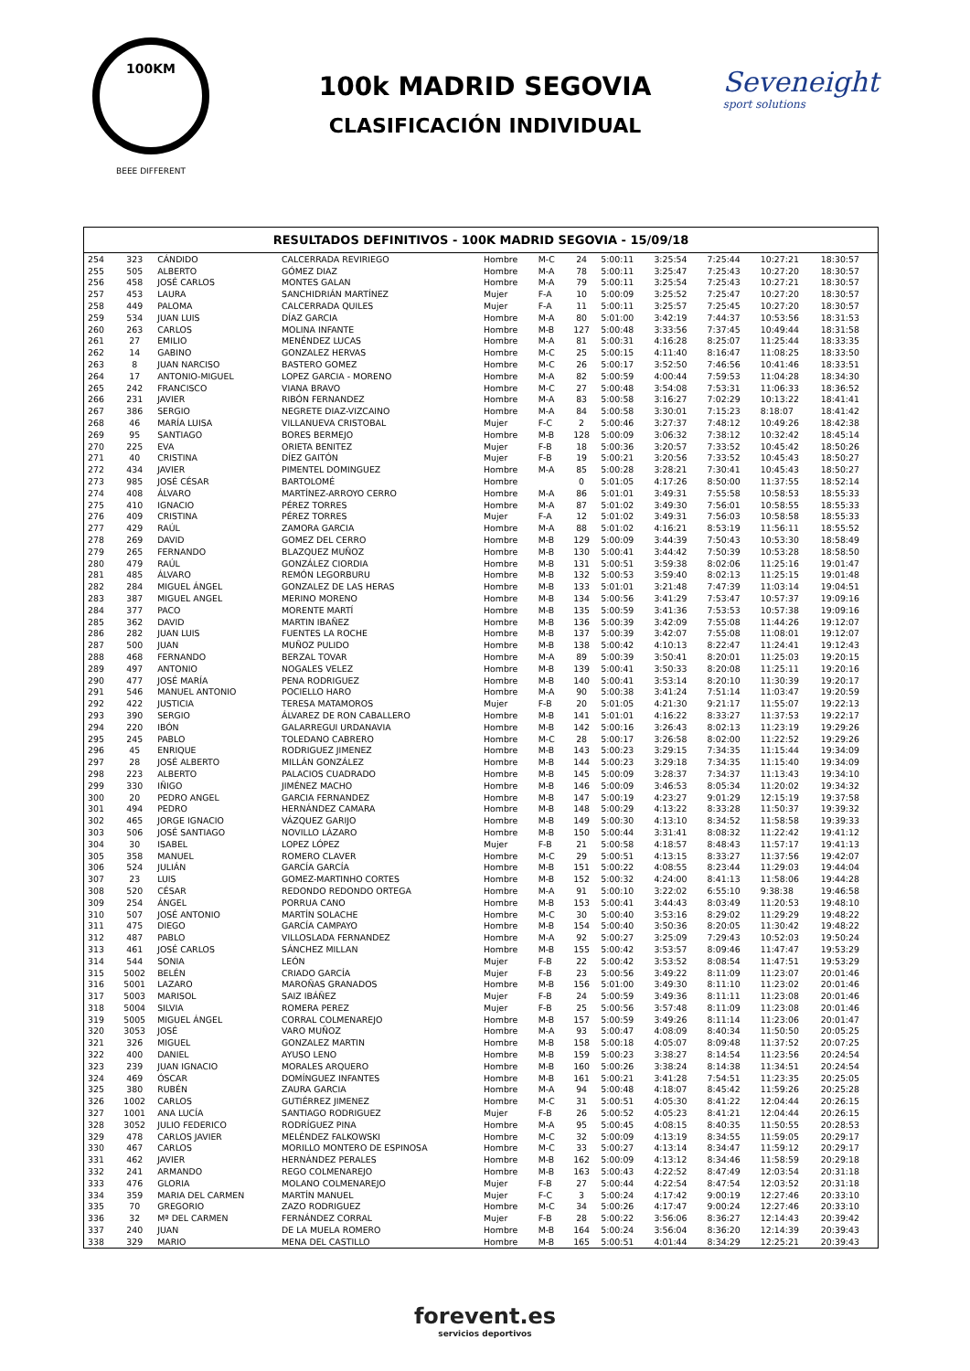BEEE DIFFERENT
100KM
100k MADRID SEGOVIA
CLASIFICACIÓN INDIVIDUAL
Seveneight
sport solutions
RESULTADOS DEFINITIVOS - 100K MADRID SEGOVIA - 15/09/18
| 254 | 323 | CÁNDIDO | CALCERRADA REVIRIEGO | Hombre | M-C | 24 | 5:00:11 | 3:25:54 | 7:25:44 | 10:27:21 | 18:30:57 |
| 255 | 505 | ALBERTO | GÓMEZ DIAZ | Hombre | M-A | 78 | 5:00:11 | 3:25:47 | 7:25:43 | 10:27:20 | 18:30:57 |
| 256 | 458 | JOSÉ CARLOS | MONTES GALAN | Hombre | M-A | 79 | 5:00:11 | 3:25:54 | 7:25:43 | 10:27:21 | 18:30:57 |
| 257 | 453 | LAURA | SANCHIDRIÁN MARTÍNEZ | Mujer | F-A | 10 | 5:00:09 | 3:25:52 | 7:25:47 | 10:27:20 | 18:30:57 |
| 258 | 449 | PALOMA | CALCERRADA QUILES | Mujer | F-A | 11 | 5:00:11 | 3:25:57 | 7:25:45 | 10:27:20 | 18:30:57 |
| 259 | 534 | JUAN LUIS | DÍAZ GARCIA | Hombre | M-A | 80 | 5:01:00 | 3:42:19 | 7:44:37 | 10:53:56 | 18:31:53 |
| 260 | 263 | CARLOS | MOLINA INFANTE | Hombre | M-B | 127 | 5:00:48 | 3:33:56 | 7:37:45 | 10:49:44 | 18:31:58 |
| 261 | 27 | EMILIO | MENÉNDEZ LUCAS | Hombre | M-A | 81 | 5:00:31 | 4:16:28 | 8:25:07 | 11:25:44 | 18:33:35 |
| 262 | 14 | GABINO | GONZALEZ HERVAS | Hombre | M-C | 25 | 5:00:15 | 4:11:40 | 8:16:47 | 11:08:25 | 18:33:50 |
| 263 | 8 | JUAN NARCISO | BASTERO GOMEZ | Hombre | M-C | 26 | 5:00:17 | 3:52:50 | 7:46:56 | 10:41:46 | 18:33:51 |
| 264 | 17 | ANTONIO-MIGUEL | LOPEZ GARCIA - MORENO | Hombre | M-A | 82 | 5:00:59 | 4:00:44 | 7:59:53 | 11:04:28 | 18:34:30 |
| 265 | 242 | FRANCISCO | VIANA BRAVO | Hombre | M-C | 27 | 5:00:48 | 3:54:08 | 7:53:31 | 11:06:33 | 18:36:52 |
| 266 | 231 | JAVIER | RIBÓN FERNANDEZ | Hombre | M-A | 83 | 5:00:58 | 3:16:27 | 7:02:29 | 10:13:22 | 18:41:41 |
| 267 | 386 | SERGIO | NEGRETE DIAZ-VIZCAINO | Hombre | M-A | 84 | 5:00:58 | 3:30:01 | 7:15:23 | 8:18:07 | 18:41:42 |
| 268 | 46 | MARÍA LUISA | VILLANUEVA CRISTOBAL | Mujer | F-C | 2 | 5:00:46 | 3:27:37 | 7:48:12 | 10:49:26 | 18:42:38 |
| 269 | 95 | SANTIAGO | BORES BERMEJO | Hombre | M-B | 128 | 5:00:09 | 3:06:32 | 7:38:12 | 10:32:42 | 18:45:14 |
| 270 | 225 | EVA | ORIETA BENITEZ | Mujer | F-B | 18 | 5:00:36 | 3:20:57 | 7:33:52 | 10:45:42 | 18:50:26 |
| 271 | 40 | CRISTINA | DÍEZ GAITÓN | Mujer | F-B | 19 | 5:00:21 | 3:20:56 | 7:33:52 | 10:45:43 | 18:50:27 |
| 272 | 434 | JAVIER | PIMENTEL DOMINGUEZ | Hombre | M-A | 85 | 5:00:28 | 3:28:21 | 7:30:41 | 10:45:43 | 18:50:27 |
| 273 | 985 | JOSÉ CÉSAR | BARTOLOMÉ | Hombre | | 0 | 5:01:05 | 4:17:26 | 8:50:00 | 11:37:55 | 18:52:14 |
| 274 | 408 | ÁLVARO | MARTÍNEZ-ARROYO CERRO | Hombre | M-A | 86 | 5:01:01 | 3:49:31 | 7:55:58 | 10:58:53 | 18:55:33 |
| 275 | 410 | IGNACIO | PÉREZ TORRES | Hombre | M-A | 87 | 5:01:02 | 3:49:30 | 7:56:01 | 10:58:55 | 18:55:33 |
| 276 | 409 | CRISTINA | PÉREZ TORRES | Mujer | F-A | 12 | 5:01:02 | 3:49:31 | 7:56:03 | 10:58:58 | 18:55:33 |
| 277 | 429 | RAÚL | ZAMORA GARCIA | Hombre | M-A | 88 | 5:01:02 | 4:16:21 | 8:53:19 | 11:56:11 | 18:55:52 |
| 278 | 269 | DAVID | GOMEZ DEL CERRO | Hombre | M-B | 129 | 5:00:09 | 3:44:39 | 7:50:43 | 10:53:30 | 18:58:49 |
| 279 | 265 | FERNANDO | BLAZQUEZ MUÑOZ | Hombre | M-B | 130 | 5:00:41 | 3:44:42 | 7:50:39 | 10:53:28 | 18:58:50 |
| 280 | 479 | RAÚL | GONZÁLEZ CIORDIA | Hombre | M-B | 131 | 5:00:51 | 3:59:38 | 8:02:06 | 11:25:16 | 19:01:47 |
| 281 | 485 | ÁLVARO | REMÓN LEGORBURU | Hombre | M-B | 132 | 5:00:53 | 3:59:40 | 8:02:13 | 11:25:15 | 19:01:48 |
| 282 | 284 | MIGUEL ÁNGEL | GONZALEZ DE LAS HERAS | Hombre | M-B | 133 | 5:01:01 | 3:21:48 | 7:47:39 | 11:03:14 | 19:04:51 |
| 283 | 387 | MIGUEL ANGEL | MERINO MORENO | Hombre | M-B | 134 | 5:00:56 | 3:41:29 | 7:53:47 | 10:57:37 | 19:09:16 |
| 284 | 377 | PACO | MORENTE MARTÍ | Hombre | M-B | 135 | 5:00:59 | 3:41:36 | 7:53:53 | 10:57:38 | 19:09:16 |
| 285 | 362 | DAVID | MARTIN IBAÑEZ | Hombre | M-B | 136 | 5:00:39 | 3:42:09 | 7:55:08 | 11:44:26 | 19:12:07 |
| 286 | 282 | JUAN LUIS | FUENTES LA ROCHE | Hombre | M-B | 137 | 5:00:39 | 3:42:07 | 7:55:08 | 11:08:01 | 19:12:07 |
| 287 | 500 | JUAN | MUÑOZ PULIDO | Hombre | M-B | 138 | 5:00:42 | 4:10:13 | 8:22:47 | 11:24:41 | 19:12:43 |
| 288 | 468 | FERNANDO | BERZAL TOVAR | Hombre | M-A | 89 | 5:00:39 | 3:50:41 | 8:20:01 | 11:25:03 | 19:20:15 |
| 289 | 497 | ANTONIO | NOGALES VELEZ | Hombre | M-B | 139 | 5:00:41 | 3:50:33 | 8:20:08 | 11:25:11 | 19:20:16 |
| 290 | 477 | JOSÉ MARÍA | PENA RODRIGUEZ | Hombre | M-B | 140 | 5:00:41 | 3:53:14 | 8:20:10 | 11:30:39 | 19:20:17 |
| 291 | 546 | MANUEL ANTONIO | POCIELLO HARO | Hombre | M-A | 90 | 5:00:38 | 3:41:24 | 7:51:14 | 11:03:47 | 19:20:59 |
| 292 | 422 | JUSTICIA | TERESA MATAMOROS | Mujer | F-B | 20 | 5:01:05 | 4:21:30 | 9:21:17 | 11:55:07 | 19:22:13 |
| 293 | 390 | SERGIO | ÁLVAREZ DE RON CABALLERO | Hombre | M-B | 141 | 5:01:01 | 4:16:22 | 8:33:27 | 11:37:53 | 19:22:17 |
| 294 | 220 | IBÓN | GALARREGUI URDANAVIA | Hombre | M-B | 142 | 5:00:16 | 3:26:43 | 8:02:13 | 11:23:19 | 19:29:26 |
| 295 | 245 | PABLO | TOLEDANO CABRERO | Hombre | M-C | 28 | 5:00:17 | 3:26:58 | 8:02:00 | 11:22:52 | 19:29:26 |
| 296 | 45 | ENRIQUE | RODRIGUEZ JIMENEZ | Hombre | M-B | 143 | 5:00:23 | 3:29:15 | 7:34:35 | 11:15:44 | 19:34:09 |
| 297 | 28 | JOSÉ ALBERTO | MILLÁN GONZÁLEZ | Hombre | M-B | 144 | 5:00:23 | 3:29:18 | 7:34:35 | 11:15:40 | 19:34:09 |
| 298 | 223 | ALBERTO | PALACIOS CUADRADO | Hombre | M-B | 145 | 5:00:09 | 3:28:37 | 7:34:37 | 11:13:43 | 19:34:10 |
| 299 | 330 | IÑIGO | JIMÉNEZ MACHO | Hombre | M-B | 146 | 5:00:09 | 3:46:53 | 8:05:34 | 11:20:02 | 19:34:32 |
| 300 | 20 | PEDRO ANGEL | GARCIA FERNANDEZ | Hombre | M-B | 147 | 5:00:19 | 4:23:27 | 9:01:29 | 12:15:19 | 19:37:58 |
| 301 | 494 | PEDRO | HERNÁNDEZ CAMARA | Hombre | M-B | 148 | 5:00:29 | 4:13:22 | 8:33:28 | 11:50:37 | 19:39:32 |
| 302 | 465 | JORGE IGNACIO | VÁZQUEZ GARIJO | Hombre | M-B | 149 | 5:00:30 | 4:13:10 | 8:34:52 | 11:58:58 | 19:39:33 |
| 303 | 506 | JOSÉ SANTIAGO | NOVILLO LÁZARO | Hombre | M-B | 150 | 5:00:44 | 3:31:41 | 8:08:32 | 11:22:42 | 19:41:12 |
| 304 | 30 | ISABEL | LOPEZ LÓPEZ | Mujer | F-B | 21 | 5:00:58 | 4:18:57 | 8:48:43 | 11:57:17 | 19:41:13 |
| 305 | 358 | MANUEL | ROMERO CLAVER | Hombre | M-C | 29 | 5:00:51 | 4:13:15 | 8:33:27 | 11:37:56 | 19:42:07 |
| 306 | 524 | JULIÁN | GARCÍA GARCÍA | Hombre | M-B | 151 | 5:00:22 | 4:08:55 | 8:23:44 | 11:29:03 | 19:44:04 |
| 307 | 23 | LUIS | GOMEZ-MARTINHO CORTES | Hombre | M-B | 152 | 5:00:32 | 4:24:00 | 8:41:13 | 11:58:06 | 19:44:28 |
| 308 | 520 | CÉSAR | REDONDO REDONDO ORTEGA | Hombre | M-A | 91 | 5:00:10 | 3:22:02 | 6:55:10 | 9:38:38 | 19:46:58 |
| 309 | 254 | ÁNGEL | PORRUA CANO | Hombre | M-B | 153 | 5:00:41 | 3:44:43 | 8:03:49 | 11:20:53 | 19:48:10 |
| 310 | 507 | JOSÉ ANTONIO | MARTÍN SOLACHE | Hombre | M-C | 30 | 5:00:40 | 3:53:16 | 8:29:02 | 11:29:29 | 19:48:22 |
| 311 | 475 | DIEGO | GARCÍA CAMPAYO | Hombre | M-B | 154 | 5:00:40 | 3:50:36 | 8:20:05 | 11:30:42 | 19:48:22 |
| 312 | 487 | PABLO | VILLOSLADA FERNANDEZ | Hombre | M-A | 92 | 5:00:27 | 3:25:09 | 7:29:43 | 10:52:03 | 19:50:24 |
| 313 | 461 | JOSÉ CARLOS | SÁNCHEZ MILLAN | Hombre | M-B | 155 | 5:00:42 | 3:53:57 | 8:09:46 | 11:47:47 | 19:53:29 |
| 314 | 544 | SONIA | LEÓN | Mujer | F-B | 22 | 5:00:42 | 3:53:52 | 8:08:54 | 11:47:51 | 19:53:29 |
| 315 | 5002 | BELÉN | CRIADO GARCÍA | Mujer | F-B | 23 | 5:00:56 | 3:49:22 | 8:11:09 | 11:23:07 | 20:01:46 |
| 316 | 5001 | LAZARO | MAROÑAS GRANADOS | Hombre | M-B | 156 | 5:01:00 | 3:49:30 | 8:11:10 | 11:23:02 | 20:01:46 |
| 317 | 5003 | MARISOL | SAIZ IBÁÑEZ | Mujer | F-B | 24 | 5:00:59 | 3:49:36 | 8:11:11 | 11:23:08 | 20:01:46 |
| 318 | 5004 | SILVIA | ROMERA PEREZ | Mujer | F-B | 25 | 5:00:56 | 3:57:48 | 8:11:09 | 11:23:08 | 20:01:46 |
| 319 | 5005 | MIGUEL ÁNGEL | CORRAL COLMENAREJO | Hombre | M-B | 157 | 5:00:59 | 3:49:26 | 8:11:14 | 11:23:06 | 20:01:47 |
| 320 | 3053 | JOSÉ | VARO MUÑOZ | Hombre | M-A | 93 | 5:00:47 | 4:08:09 | 8:40:34 | 11:50:50 | 20:05:25 |
| 321 | 326 | MIGUEL | GONZALEZ MARTIN | Hombre | M-B | 158 | 5:00:18 | 4:05:07 | 8:09:48 | 11:37:52 | 20:07:25 |
| 322 | 400 | DANIEL | AYUSO LENO | Hombre | M-B | 159 | 5:00:23 | 3:38:27 | 8:14:54 | 11:23:56 | 20:24:54 |
| 323 | 239 | JUAN IGNACIO | MORALES ARQUERO | Hombre | M-B | 160 | 5:00:26 | 3:38:24 | 8:14:38 | 11:34:51 | 20:24:54 |
| 324 | 469 | ÓSCAR | DOMÍNGUEZ INFANTES | Hombre | M-B | 161 | 5:00:21 | 3:41:28 | 7:54:51 | 11:23:35 | 20:25:05 |
| 325 | 380 | RUBÉN | ZAURA GARCIA | Hombre | M-A | 94 | 5:00:48 | 4:18:07 | 8:45:42 | 11:59:26 | 20:25:28 |
| 326 | 1002 | CARLOS | GUTIÉRREZ JIMENEZ | Hombre | M-C | 31 | 5:00:51 | 4:05:30 | 8:41:22 | 12:04:44 | 20:26:15 |
| 327 | 1001 | ANA LUCÍA | SANTIAGO RODRIGUEZ | Mujer | F-B | 26 | 5:00:52 | 4:05:23 | 8:41:21 | 12:04:44 | 20:26:15 |
| 328 | 3052 | JULIO FEDERICO | RODRÍGUEZ PINA | Hombre | M-A | 95 | 5:00:45 | 4:08:15 | 8:40:35 | 11:50:55 | 20:28:53 |
| 329 | 478 | CARLOS JAVIER | MELÉNDEZ FALKOWSKI | Hombre | M-C | 32 | 5:00:09 | 4:13:19 | 8:34:55 | 11:59:05 | 20:29:17 |
| 330 | 467 | CARLOS | MORILLO MONTERO DE ESPINOSA | Hombre | M-C | 33 | 5:00:27 | 4:13:14 | 8:34:47 | 11:59:12 | 20:29:17 |
| 331 | 462 | JAVIER | HERNÁNDEZ PERALES | Hombre | M-B | 162 | 5:00:09 | 4:13:12 | 8:34:46 | 11:58:59 | 20:29:18 |
| 332 | 241 | ARMANDO | REGO COLMENAREJO | Hombre | M-B | 163 | 5:00:43 | 4:22:52 | 8:47:49 | 12:03:54 | 20:31:18 |
| 333 | 476 | GLORIA | MOLANO COLMENAREJO | Mujer | F-B | 27 | 5:00:44 | 4:22:54 | 8:47:54 | 12:03:52 | 20:31:18 |
| 334 | 359 | MARIA DEL CARMEN | MARTÍN MANUEL | Mujer | F-C | 3 | 5:00:24 | 4:17:42 | 9:00:19 | 12:27:46 | 20:33:10 |
| 335 | 70 | GREGORIO | ZAZO RODRIGUEZ | Hombre | M-C | 34 | 5:00:26 | 4:17:47 | 9:00:24 | 12:27:46 | 20:33:10 |
| 336 | 32 | Mª DEL CARMEN | FERNÁNDEZ CORRAL | Mujer | F-B | 28 | 5:00:22 | 3:56:06 | 8:36:27 | 12:14:43 | 20:39:42 |
| 337 | 240 | JUAN | DE LA MUELA ROMERO | Hombre | M-B | 164 | 5:00:24 | 3:56:04 | 8:36:20 | 12:14:39 | 20:39:43 |
| 338 | 329 | MARIO | MENA DEL CASTILLO | Hombre | M-B | 165 | 5:00:51 | 4:01:44 | 8:34:29 | 12:25:21 | 20:39:43 |
forevent.es
servicios deportivos